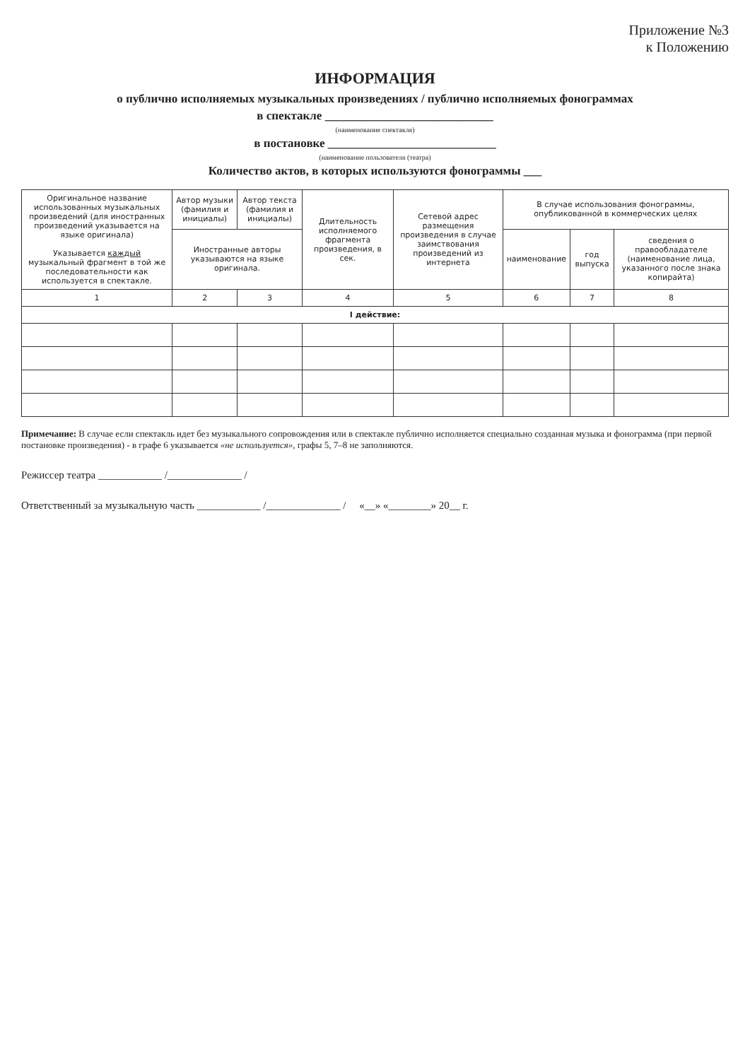Приложение №3
к Положению
ИНФОРМАЦИЯ
о публично исполняемых музыкальных произведениях / публично исполняемых фонограммах
в спектакле ____________________________
(наименование спектакля)
в постановке ____________________________
(наименование пользователя (театра)
Количество актов, в которых используются фонограммы ___
| Оригинальное название использованных музыкальных произведений (для иностранных произведений указывается на языке оригинала) Указывается каждый музыкальный фрагмент в той же последовательности как используется в спектакле. | Автор музыки (фамилия и инициалы) | Автор текста (фамилия и инициалы) | Длительность исполняемого фрагмента произведения, в сек. | Сетевой адрес размещения произведения в случае заимствования произведений из интернета | В случае использования фонограммы, опубликованной в коммерческих целях | | |
| --- | --- | --- | --- | --- | --- | --- | --- |
| | Иностранные авторы указываются на языке оригинала. | | | | наименование | год выпуска | сведения о правообладателе (наименование лица, указанного после знака копирайта) |
| 1 | 2 | 3 | 4 | 5 | 6 | 7 | 8 |
| I действие: | | | | | | | |
Примечание: В случае если спектакль идет без музыкального сопровождения или в спектакле публично исполняется специально созданная музыка и фонограмма (при первой постановке произведения) - в графе 6 указывается «не используется», графы 5, 7–8 не заполняются.
Режиссер театра ____________ /______________ /
Ответственный за музыкальную часть ____________ /______________ / «__» «________» 20__ г.